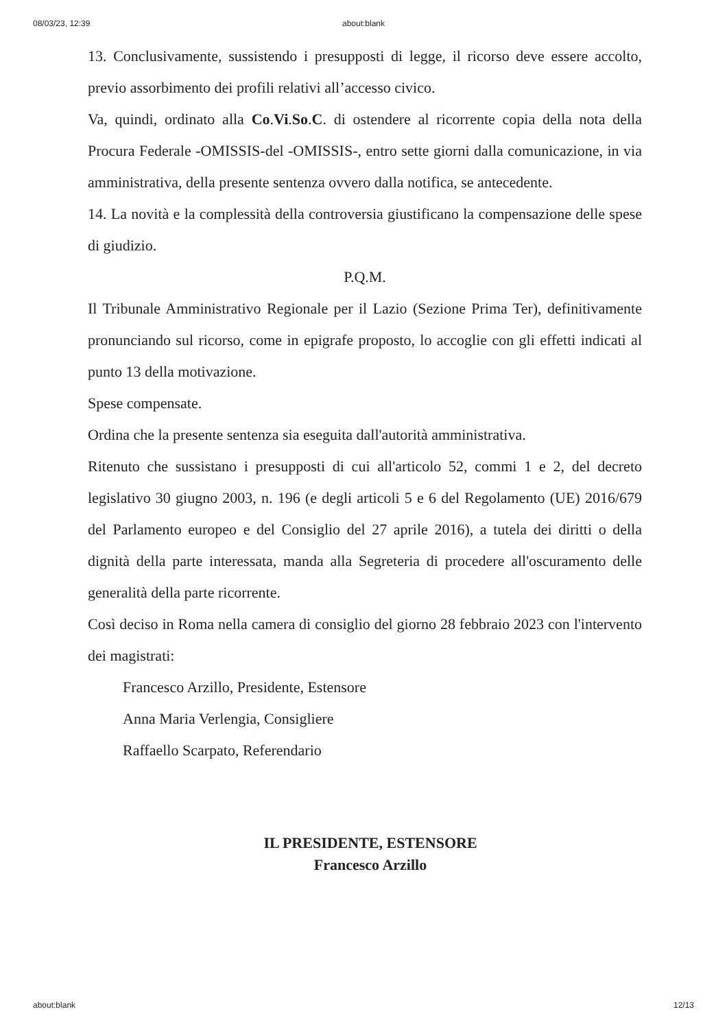08/03/23, 12:39 about:blank
13. Conclusivamente, sussistendo i presupposti di legge, il ricorso deve essere accolto, previo assorbimento dei profili relativi all’accesso civico.
Va, quindi, ordinato alla Co.Vi.So.C. di ostendere al ricorrente copia della nota della Procura Federale -OMISSIS-del -OMISSIS-, entro sette giorni dalla comunicazione, in via amministrativa, della presente sentenza ovvero dalla notifica, se antecedente.
14. La novità e la complessità della controversia giustificano la compensazione delle spese di giudizio.
P.Q.M.
Il Tribunale Amministrativo Regionale per il Lazio (Sezione Prima Ter), definitivamente pronunciando sul ricorso, come in epigrafe proposto, lo accoglie con gli effetti indicati al punto 13 della motivazione.
Spese compensate.
Ordina che la presente sentenza sia eseguita dall'autorità amministrativa.
Ritenuto che sussistano i presupposti di cui all'articolo 52, commi 1 e 2, del decreto legislativo 30 giugno 2003, n. 196 (e degli articoli 5 e 6 del Regolamento (UE) 2016/679 del Parlamento europeo e del Consiglio del 27 aprile 2016), a tutela dei diritti o della dignità della parte interessata, manda alla Segreteria di procedere all'oscuramento delle generalità della parte ricorrente.
Così deciso in Roma nella camera di consiglio del giorno 28 febbraio 2023 con l'intervento dei magistrati:
Francesco Arzillo, Presidente, Estensore
Anna Maria Verlengia, Consigliere
Raffaello Scarpato, Referendario
IL PRESIDENTE, ESTENSORE
Francesco Arzillo
about:blank 12/13